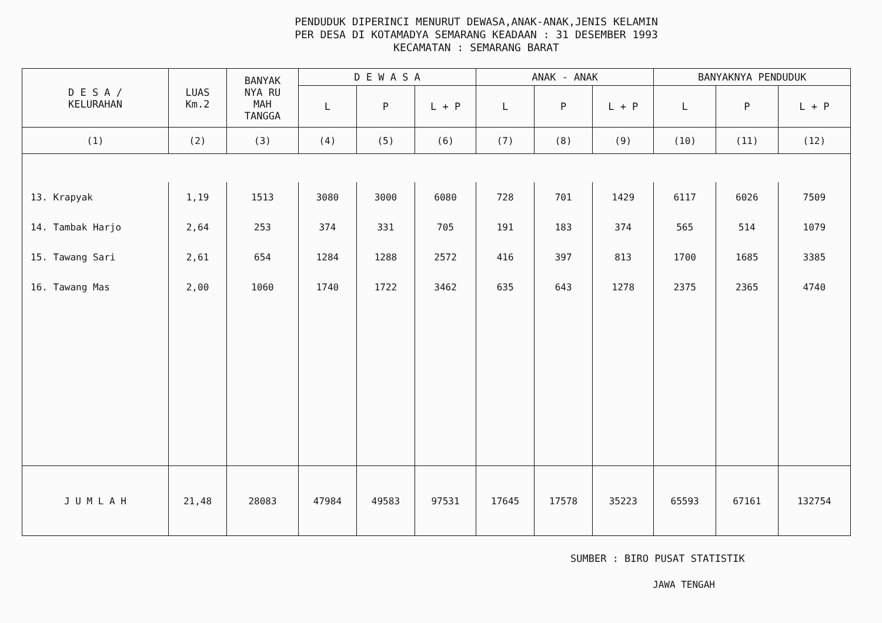PENDUDUK DIPERINCI MENURUT DEWASA,ANAK-ANAK,JENIS KELAMIN
PER DESA DI KOTAMADYA SEMARANG KEADAAN : 31 DESEMBER 1993
KECAMATAN : SEMARANG BARAT
| D E S A / KELURAHAN | LUAS Km.2 | BANYAK NYA RU MAH TANGGA | D E W A S A | | | ANAK - ANAK | | | BANYAKNYA PENDUDUK | | |
| --- | --- | --- | --- | --- | --- | --- | --- | --- | --- | --- | --- |
| | | | L | P | L + P | L | P | L + P | L | P | L + P |
| (1) | (2) | (3) | (4) | (5) | (6) | (7) | (8) | (9) | (10) | (11) | (12) |
| 13. Krapyak | 1,19 | 1513 | 3080 | 3000 | 6080 | 728 | 701 | 1429 | 6117 | 6026 | 7509 |
| 14. Tambak Harjo | 2,64 | 253 | 374 | 331 | 705 | 191 | 183 | 374 | 565 | 514 | 1079 |
| 15. Tawang Sari | 2,61 | 654 | 1284 | 1288 | 2572 | 416 | 397 | 813 | 1700 | 1685 | 3385 |
| 16. Tawang Mas | 2,00 | 1060 | 1740 | 1722 | 3462 | 635 | 643 | 1278 | 2375 | 2365 | 4740 |
| J U M L A H | 21,48 | 28083 | 47984 | 49583 | 97531 | 17645 | 17578 | 35223 | 65593 | 67161 | 132754 |
SUMBER : BIRO PUSAT STATISTIK
JAWA TENGAH